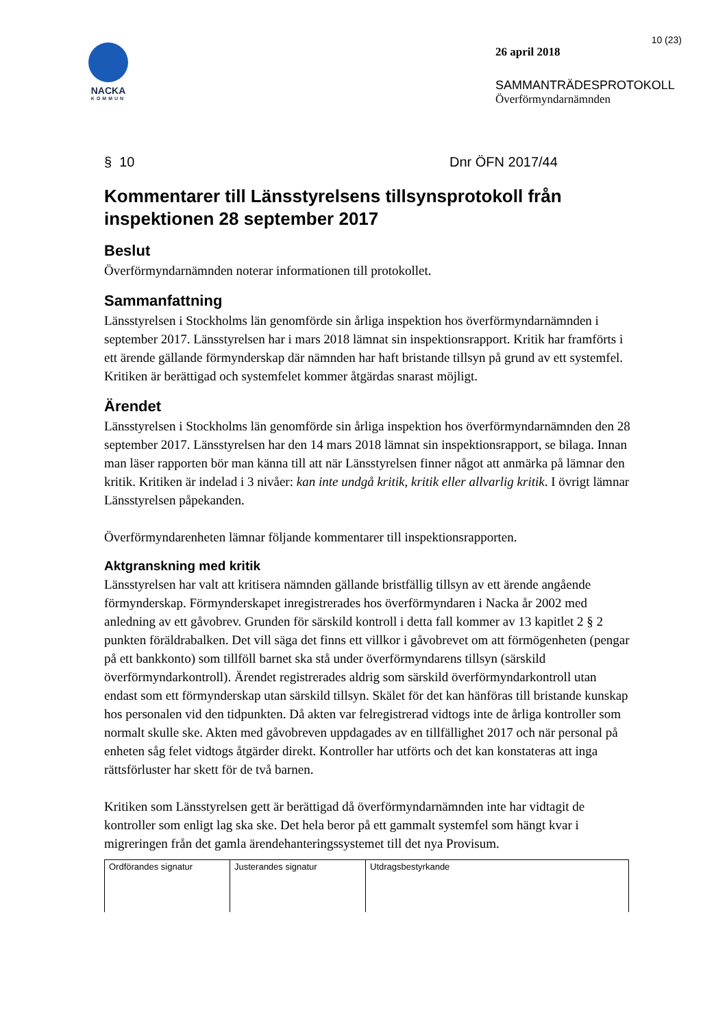NACKA
KOMMUN
10 (23)
26 april 2018
SAMMANTRÄDESPROTOKOLL
Överförmyndarnämnden
§ 10 Dnr ÖFN 2017/44
Kommentarer till Länsstyrelsens tillsynsprotokoll från inspektionen 28 september 2017
Beslut
Överförmyndarnämnden noterar informationen till protokollet.
Sammanfattning
Länsstyrelsen i Stockholms län genomförde sin årliga inspektion hos överförmyndarnämnden i september 2017. Länsstyrelsen har i mars 2018 lämnat sin inspektionsrapport. Kritik har framförts i ett ärende gällande förmynderskap där nämnden har haft bristande tillsyn på grund av ett systemfel. Kritiken är berättigad och systemfelet kommer åtgärdas snarast möjligt.
Ärendet
Länsstyrelsen i Stockholms län genomförde sin årliga inspektion hos överförmyndarnämnden den 28 september 2017. Länsstyrelsen har den 14 mars 2018 lämnat sin inspektionsrapport, se bilaga. Innan man läser rapporten bör man känna till att när Länsstyrelsen finner något att anmärka på lämnar den kritik. Kritiken är indelad i 3 nivåer: kan inte undgå kritik, kritik eller allvarlig kritik. I övrigt lämnar Länsstyrelsen påpekanden.
Överförmyndarenheten lämnar följande kommentarer till inspektionsrapporten.
Aktgranskning med kritik
Länsstyrelsen har valt att kritisera nämnden gällande bristfällig tillsyn av ett ärende angående förmynderskap. Förmynderskapet inregistrerades hos överförmyndaren i Nacka år 2002 med anledning av ett gåvobrev. Grunden för särskild kontroll i detta fall kommer av 13 kapitlet 2 § 2 punkten föräldrabalken. Det vill säga det finns ett villkor i gåvobrevet om att förmögenheten (pengar på ett bankkonto) som tillföll barnet ska stå under överförmyndarens tillsyn (särskild överförmyndarkontroll). Ärendet registrerades aldrig som särskild överförmyndarkontroll utan endast som ett förmynderskap utan särskild tillsyn. Skälet för det kan hänföras till bristande kunskap hos personalen vid den tidpunkten. Då akten var felregistrerad vidtogs inte de årliga kontroller som normalt skulle ske. Akten med gåvobreven uppdagades av en tillfällighet 2017 och när personal på enheten såg felet vidtogs åtgärder direkt. Kontroller har utförts och det kan konstateras att inga rättsförluster har skett för de två barnen.
Kritiken som Länsstyrelsen gett är berättigad då överförmyndarnämnden inte har vidtagit de kontroller som enligt lag ska ske. Det hela beror på ett gammalt systemfel som hängt kvar i migreringen från det gamla ärendehanteringssystemet till det nya Provisum.
| Ordförandes signatur | Justerandes signatur | Utdragsbestyrkande |